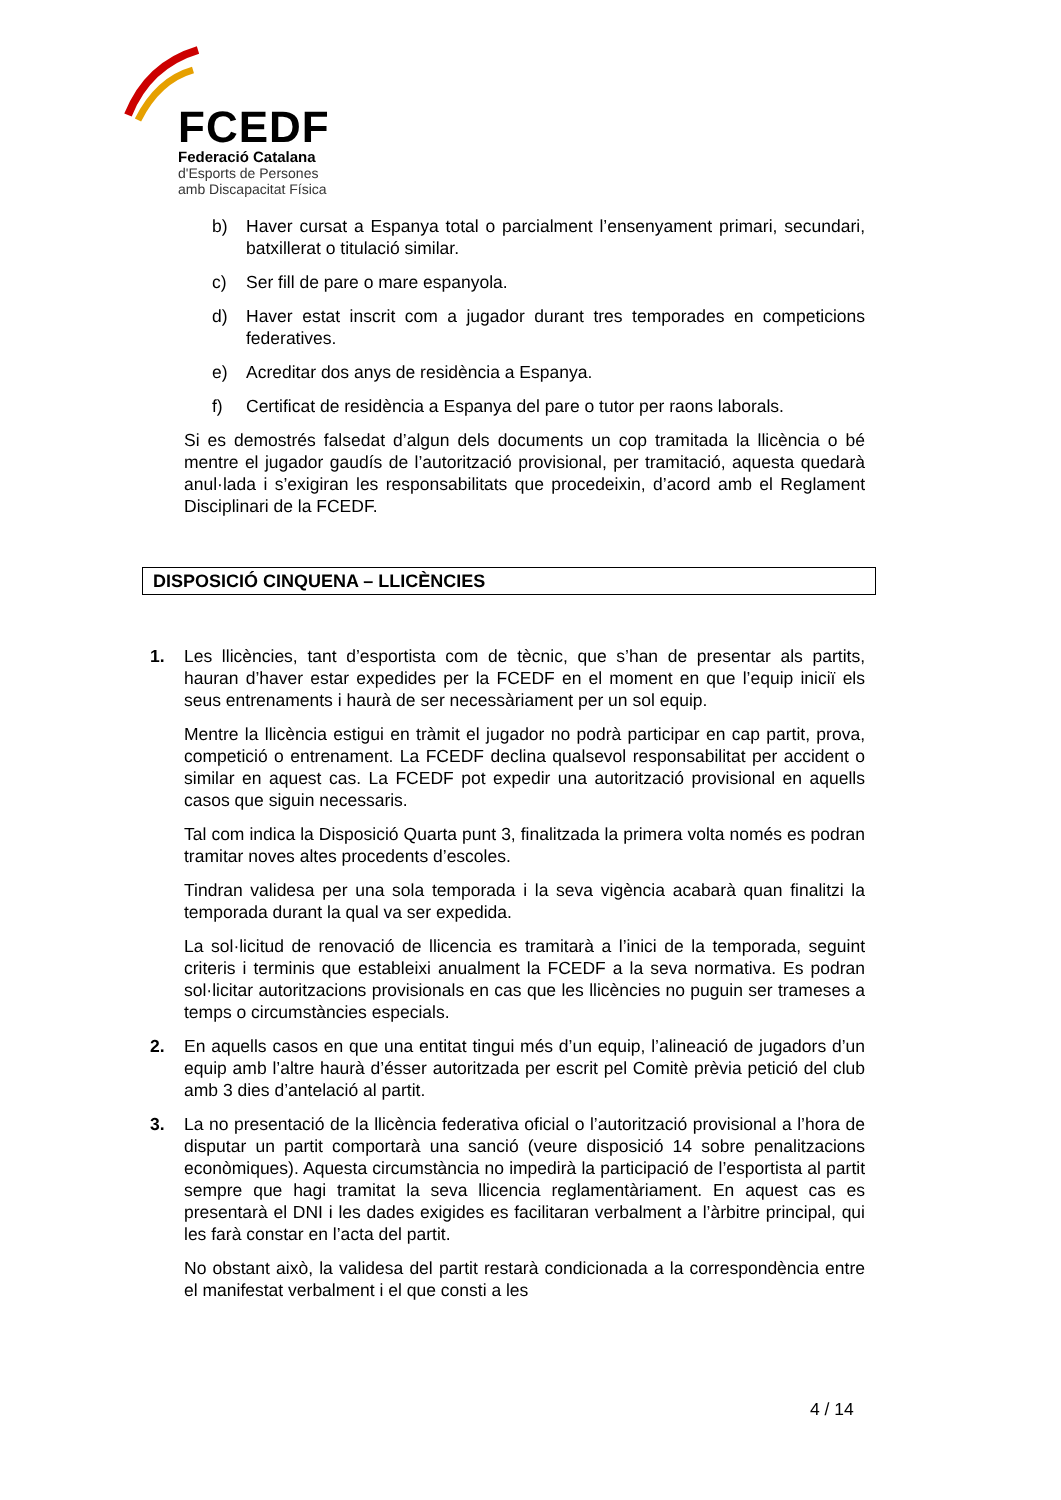FCEDF
Federació Catalana
d'Esports de Persones
amb Discapacitat Física
b) Haver cursat a Espanya total o parcialment l’ensenyament primari, secundari, batxillerat o titulació similar.
c) Ser fill de pare o mare espanyola.
d) Haver estat inscrit com a jugador durant tres temporades en competicions federatives.
e) Acreditar dos anys de residència a Espanya.
f) Certificat de residència a Espanya del pare o tutor per raons laborals.
Si es demostrés falsedat d’algun dels documents un cop tramitada la llicència o bé mentre el jugador gaudís de l’autorització provisional, per tramitació, aquesta quedarà anul·lada i s’exigiran les responsabilitats que procedeixin, d’acord amb el Reglament Disciplinari de la FCEDF.
DISPOSICIÓ CINQUENA – LLICÈNCIES
1. Les llicències, tant d’esportista com de tècnic, que s’han de presentar als partits, hauran d’haver estar expedides per la FCEDF en el moment en que l’equip iniciï els seus entrenaments i haurà de ser necessàriament per un sol equip.
Mentre la llicència estigui en tràmit el jugador no podrà participar en cap partit, prova, competició o entrenament. La FCEDF declina qualsevol responsabilitat per accident o similar en aquest cas. La FCEDF pot expedir una autorització provisional en aquells casos que siguin necessaris.
Tal com indica la Disposició Quarta punt 3, finalitzada la primera volta només es podran tramitar noves altes procedents d’escoles.
Tindran validesa per una sola temporada i la seva vigència acabarà quan finalitzi la temporada durant la qual va ser expedida.
La sol·licitud de renovació de llicencia es tramitarà a l’inici de la temporada, seguint criteris i terminis que estableixi anualment la FCEDF a la seva normativa. Es podran sol·licitar autoritzacions provisionals en cas que les llicències no puguin ser trameses a temps o circumstàncies especials.
2. En aquells casos en que una entitat tingui més d’un equip, l’alineació de jugadors d’un equip amb l’altre haurà d’ésser autoritzada per escrit pel Comitè prèvia petició del club amb 3 dies d’antelació al partit.
3. La no presentació de la llicència federativa oficial o l’autorització provisional a l’hora de disputar un partit comportarà una sanció (veure disposició 14 sobre penalitzacions econòmiques). Aquesta circumstància no impedirà la participació de l’esportista al partit sempre que hagi tramitat la seva llicencia reglamentàriament. En aquest cas es presentarà el DNI i les dades exigides es facilitaran verbalment a l’àrbitre principal, qui les farà constar en l’acta del partit.
No obstant això, la validesa del partit restarà condicionada a la correspondència entre el manifestat verbalment i el que consti a les
4 / 14